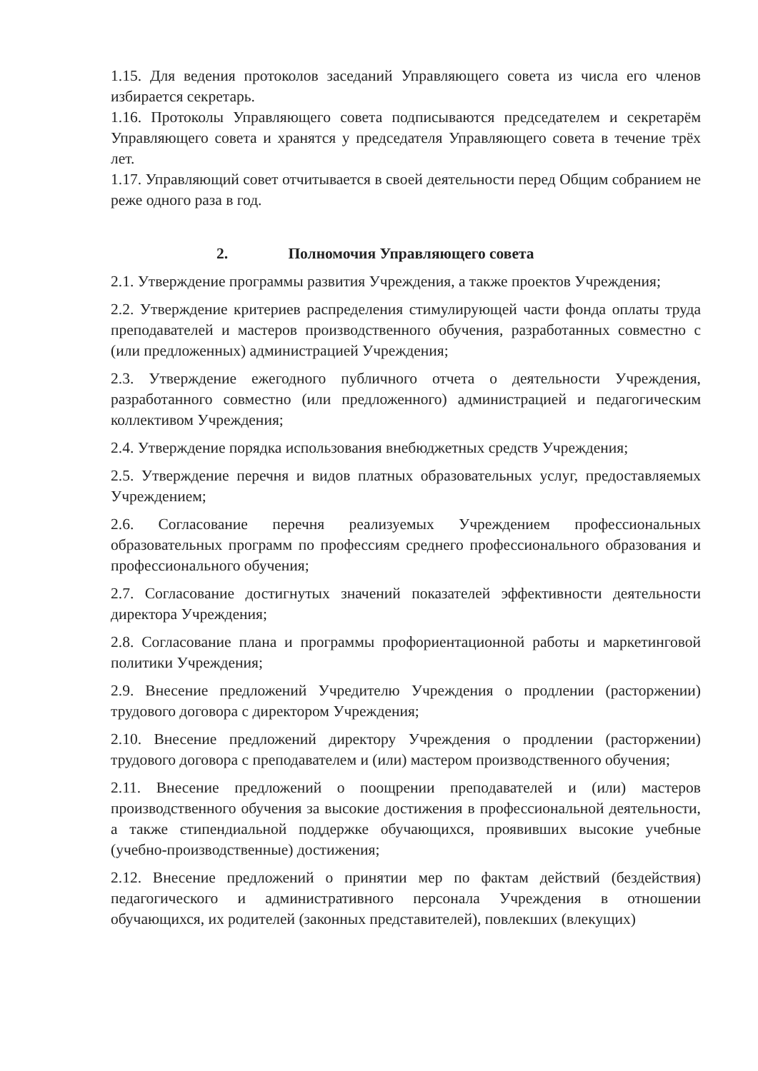1.15. Для ведения протоколов заседаний Управляющего совета из числа его членов избирается секретарь.
1.16. Протоколы Управляющего совета подписываются председателем и секретарём Управляющего совета и хранятся у председателя Управляющего совета в течение трёх лет.
1.17. Управляющий совет отчитывается в своей деятельности перед Общим собранием не реже одного раза в год.
2. Полномочия Управляющего совета
2.1. Утверждение программы развития Учреждения, а также проектов Учреждения;
2.2. Утверждение критериев распределения стимулирующей части фонда оплаты труда преподавателей и мастеров производственного обучения, разработанных совместно с (или предложенных) администрацией Учреждения;
2.3. Утверждение ежегодного публичного отчета о деятельности Учреждения, разработанного совместно (или предложенного) администрацией и педагогическим коллективом Учреждения;
2.4. Утверждение порядка использования внебюджетных средств Учреждения;
2.5. Утверждение перечня и видов платных образовательных услуг, предоставляемых Учреждением;
2.6. Согласование перечня реализуемых Учреждением профессиональных образовательных программ по профессиям среднего профессионального образования и профессионального обучения;
2.7. Согласование достигнутых значений показателей эффективности деятельности директора Учреждения;
2.8. Согласование плана и программы профориентационной работы и маркетинговой политики Учреждения;
2.9. Внесение предложений Учредителю Учреждения о продлении (расторжении) трудового договора с директором Учреждения;
2.10. Внесение предложений директору Учреждения о продлении (расторжении) трудового договора с преподавателем и (или) мастером производственного обучения;
2.11. Внесение предложений о поощрении преподавателей и (или) мастеров производственного обучения за высокие достижения в профессиональной деятельности, а также стипендиальной поддержке обучающихся, проявивших высокие учебные (учебно-производственные) достижения;
2.12. Внесение предложений о принятии мер по фактам действий (бездействия) педагогического и административного персонала Учреждения в отношении обучающихся, их родителей (законных представителей), повлекших (влекущих)